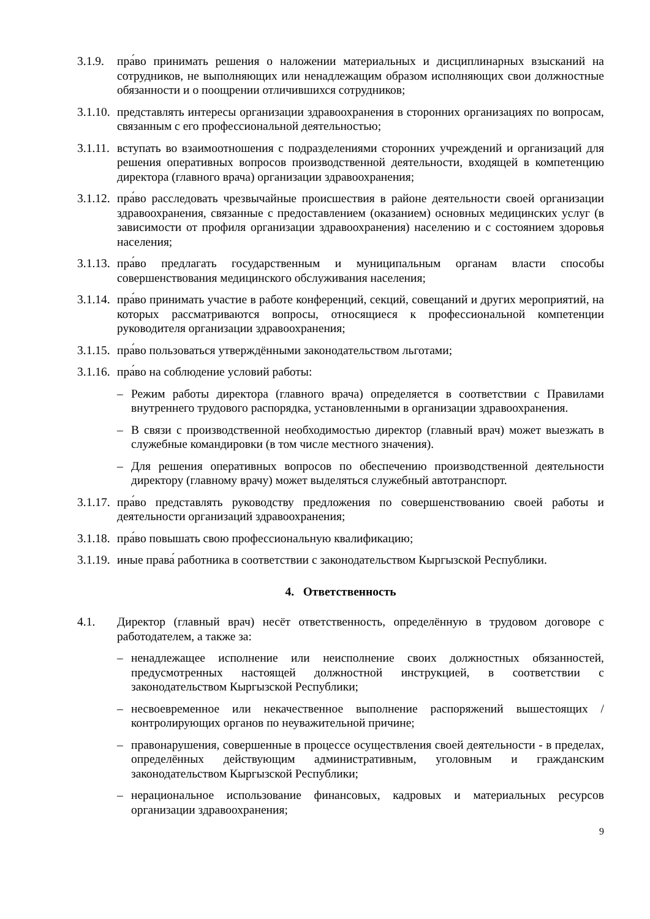3.1.9. пра́во принимать решения о наложении материальных и дисциплинарных взысканий на сотрудников, не выполняющих или ненадлежащим образом исполняющих свои должностные обязанности и о поощрении отличившихся сотрудников;
3.1.10. представлять интересы организации здравоохранения в сторонних организациях по вопросам, связанным с его профессиональной деятельностью;
3.1.11. вступать во взаимоотношения с подразделениями сторонних учреждений и организаций для решения оперативных вопросов производственной деятельности, входящей в компетенцию директора (главного врача) организации здравоохранения;
3.1.12. пра́во расследовать чрезвычайные происшествия в районе деятельности своей организации здравоохранения, связанные с предоставлением (оказанием) основных медицинских услуг (в зависимости от профиля организации здравоохранения) населению и с состоянием здоровья населения;
3.1.13. пра́во предлагать государственным и муниципальным органам власти способы совершенствования медицинского обслуживания населения;
3.1.14. пра́во принимать участие в работе конференций, секций, совещаний и других мероприятий, на которых рассматриваются вопросы, относящиеся к профессиональной компетенции руководителя организации здравоохранения;
3.1.15. пра́во пользоваться утверждёнными законодательством льготами;
3.1.16. пра́во на соблюдение условий работы:
– Режим работы директора (главного врача) определяется в соответствии с Правилами внутреннего трудового распорядка, установленными в организации здравоохранения.
– В связи с производственной необходимостью директор (главный врач) может выезжать в служебные командировки (в том числе местного значения).
– Для решения оперативных вопросов по обеспечению производственной деятельности директору (главному врачу) может выделяться служебный автотранспорт.
3.1.17. пра́во представлять руководству предложения по совершенствованию своей работы и деятельности организаций здравоохранения;
3.1.18. пра́во повышать свою профессиональную квалификацию;
3.1.19. иные права́ работника в соответствии с законодательством Кыргызской Республики.
4. Ответственность
4.1. Директор (главный врач) несёт ответственность, определённую в трудовом договоре с работодателем, а также за:
– ненадлежащее исполнение или неисполнение своих должностных обязанностей, предусмотренных настоящей должностной инструкцией, в соответствии с законодательством Кыргызской Республики;
– несвоевременное или некачественное выполнение распоряжений вышестоящих / контролирующих органов по неуважительной причине;
– правонарушения, совершенные в процессе осуществления своей деятельности - в пределах, определённых действующим административным, уголовным и гражданским законодательством Кыргызской Республики;
– нерациональное использование финансовых, кадровых и материальных ресурсов организации здравоохранения;
9